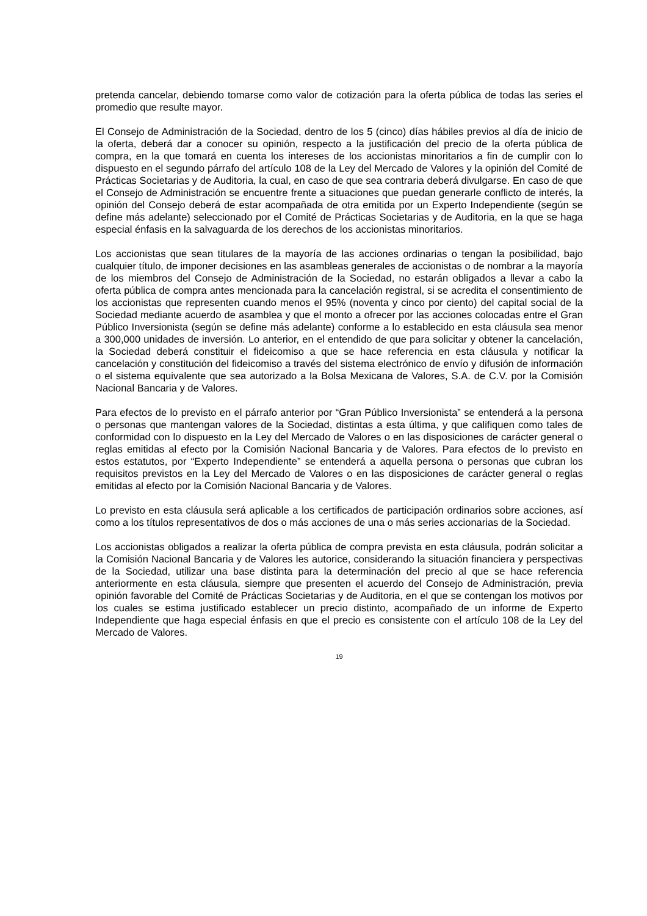pretenda cancelar, debiendo tomarse como valor de cotización para la oferta pública de todas las series el promedio que resulte mayor.
El Consejo de Administración de la Sociedad, dentro de los 5 (cinco) días hábiles previos al día de inicio de la oferta, deberá dar a conocer su opinión, respecto a la justificación del precio de la oferta pública de compra, en la que tomará en cuenta los intereses de los accionistas minoritarios a fin de cumplir con lo dispuesto en el segundo párrafo del artículo 108 de la Ley del Mercado de Valores y la opinión del Comité de Prácticas Societarias y de Auditoria, la cual, en caso de que sea contraria deberá divulgarse. En caso de que el Consejo de Administración se encuentre frente a situaciones que puedan generarle conflicto de interés, la opinión del Consejo deberá de estar acompañada de otra emitida por un Experto Independiente (según se define más adelante) seleccionado por el Comité de Prácticas Societarias y de Auditoria, en la que se haga especial énfasis en la salvaguarda de los derechos de los accionistas minoritarios.
Los accionistas que sean titulares de la mayoría de las acciones ordinarias o tengan la posibilidad, bajo cualquier título, de imponer decisiones en las asambleas generales de accionistas o de nombrar a la mayoría de los miembros del Consejo de Administración de la Sociedad, no estarán obligados a llevar a cabo la oferta pública de compra antes mencionada para la cancelación registral, si se acredita el consentimiento de los accionistas que representen cuando menos el 95% (noventa y cinco por ciento) del capital social de la Sociedad mediante acuerdo de asamblea y que el monto a ofrecer por las acciones colocadas entre el Gran Público Inversionista (según se define más adelante) conforme a lo establecido en esta cláusula sea menor a 300,000 unidades de inversión. Lo anterior, en el entendido de que para solicitar y obtener la cancelación, la Sociedad deberá constituir el fideicomiso a que se hace referencia en esta cláusula y notificar la cancelación y constitución del fideicomiso a través del sistema electrónico de envío y difusión de información o el sistema equivalente que sea autorizado a la Bolsa Mexicana de Valores, S.A. de C.V. por la Comisión Nacional Bancaria y de Valores.
Para efectos de lo previsto en el párrafo anterior por “Gran Público Inversionista” se entenderá a la persona o personas que mantengan valores de la Sociedad, distintas a esta última, y que califiquen como tales de conformidad con lo dispuesto en la Ley del Mercado de Valores o en las disposiciones de carácter general o reglas emitidas al efecto por la Comisión Nacional Bancaria y de Valores. Para efectos de lo previsto en estos estatutos, por “Experto Independiente” se entenderá a aquella persona o personas que cubran los requisitos previstos en la Ley del Mercado de Valores o en las disposiciones de carácter general o reglas emitidas al efecto por la Comisión Nacional Bancaria y de Valores.
Lo previsto en esta cláusula será aplicable a los certificados de participación ordinarios sobre acciones, así como a los títulos representativos de dos o más acciones de una o más series accionarias de la Sociedad.
Los accionistas obligados a realizar la oferta pública de compra prevista en esta cláusula, podrán solicitar a la Comisión Nacional Bancaria y de Valores les autorice, considerando la situación financiera y perspectivas de la Sociedad, utilizar una base distinta para la determinación del precio al que se hace referencia anteriormente en esta cláusula, siempre que presenten el acuerdo del Consejo de Administración, previa opinión favorable del Comité de Prácticas Societarias y de Auditoria, en el que se contengan los motivos por los cuales se estima justificado establecer un precio distinto, acompañado de un informe de Experto Independiente que haga especial énfasis en que el precio es consistente con el artículo 108 de la Ley del Mercado de Valores.
19